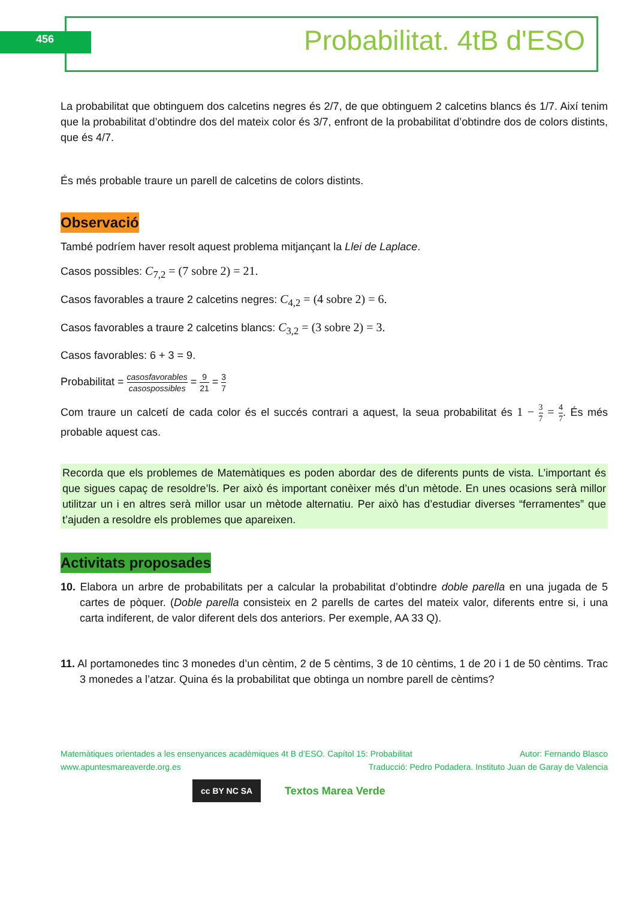456 Probabilitat. 4tB d'ESO
La probabilitat que obtinguem dos calcetins negres és 2/7, de que obtinguem 2 calcetins blancs és 1/7. Així tenim que la probabilitat d’obtindre dos del mateix color és 3/7, enfront de la probabilitat d’obtindre dos de colors distints, que és 4/7.
És més probable traure un parell de calcetins de colors distints.
Observació
També podríem haver resolt aquest problema mitjançant la Llei de Laplace.
Casos possibles: C<sub>7,2</sub> = (7 sobre 2) = 21.
Casos favorables a traure 2 calcetins negres: C<sub>4,2</sub> = (4 sobre 2) = 6.
Casos favorables a traure 2 calcetins blancs: C<sub>3,2</sub> = (3 sobre 2) = 3.
Casos favorables: 6 + 3 = 9.
Probabilitat = casosfavorables casospossibles = 9 21 = 3 7
Com traure un calcetí de cada color és el succés contrari a aquest, la seua probabilitat és 1 − 3 7 = 4 7. És més probable aquest cas.
Recorda que els problemes de Matemàtiques es poden abordar des de diferents punts de vista. L’important és que sigues capaç de resoldre’ls. Per això és important conèixer més d’un mètode. En unes ocasions serà millor utilitzar un i en altres serà millor usar un mètode alternatiu. Per això has d’estudiar diverses “ferramentes” que t’ajuden a resoldre els problemes que apareixen.
Activitats proposades
10. Elabora un arbre de probabilitats per a calcular la probabilitat d’obtindre doble parella en una jugada de 5 cartes de pòquer. (Doble parella consisteix en 2 parells de cartes del mateix valor, diferents entre si, i una carta indiferent, de valor diferent dels dos anteriors. Per exemple, AA 33 Q).
11. Al portamonedes tinc 3 monedes d’un cèntim, 2 de 5 cèntims, 3 de 10 cèntims, 1 de 20 i 1 de 50 cèntims. Trac 3 monedes a l’atzar. Quina és la probabilitat que obtinga un nombre parell de cèntims?
Matemàtiques orientades a les ensenyances acadèmiques 4t B d’ESO. Capítol 15: Probabilitat Autor: Fernando Blasco
www.apuntesmareaverde.org.es Traducció: Pedro Podadera. Instituto Juan de Garay de Valencia
cc BY NC SA Textos Marea Verde